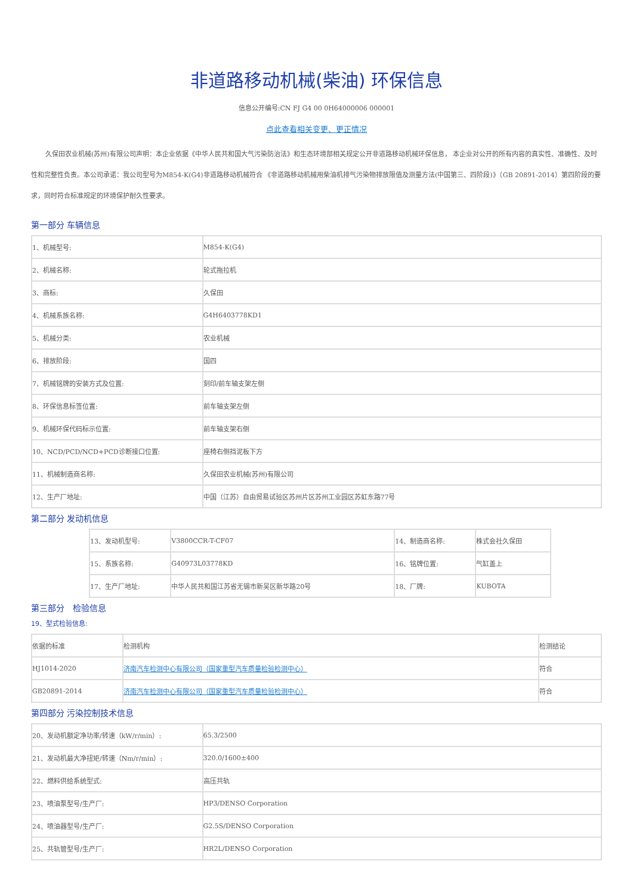非道路移动机械(柴油) 环保信息
信息公开编号:CN FJ G4 00 0H64000006 000001
点此查看相关变更、更正情况
久保田农业机械(苏州)有限公司声明：本企业依据《中华人民共和国大气污染防治法》和生态环境部相关规定公开非道路移动机械环保信息， 本企业对公开的所有内容的真实性、准确性、及时性和完整性负责。本公司承诺：我公司型号为M854-K(G4)非道路移动机械符合 《非道路移动机械用柴油机排气污染物排放限值及测量方法(中国第三、四阶段)》（GB 20891-2014）第四阶段的要求，同时符合标准规定的环境保护耐久性要求。
第一部分 车辆信息
| 1、机械型号: | M854-K(G4) |
| 2、机械名称: | 轮式拖拉机 |
| 3、商标: | 久保田 |
| 4、机械系族名称: | G4H6403778KD1 |
| 5、机械分类: | 农业机械 |
| 6、排放阶段: | 国四 |
| 7、机械铭牌的安装方式及位置: | 刻印/前车轴支架左侧 |
| 8、环保信息标签位置: | 前车轴支架左侧 |
| 9、机械环保代码标示位置: | 前车轴支架右侧 |
| 10、NCD/PCD/NCD+PCD诊断接口位置: | 座椅右侧挡泥板下方 |
| 11、机械制造商名称: | 久保田农业机械(苏州)有限公司 |
| 12、生产厂地址: | 中国（江苏）自由贸易试验区苏州片区苏州工业园区苏虹东路77号 |
第二部分 发动机信息
| 13、发动机型号: | V3800CCR-T-CF07 | 14、制造商名称: | 株式会社久保田 |
| 15、系族名称: | G40973L03778KD | 16、铭牌位置: | 气缸盖上 |
| 17、生产厂地址: | 中华人民共和国江苏省无锡市新吴区新华路20号 | 18、厂牌: | KUBOTA |
第三部分　检验信息
19、型式检验信息:
| 依据的标准 | 检测机构 | 检测结论 |
| --- | --- | --- |
| HJ1014-2020 | 济南汽车检测中心有限公司（国家重型汽车质量检验检测中心） | 符合 |
| GB20891-2014 | 济南汽车检测中心有限公司（国家重型汽车质量检验检测中心） | 符合 |
第四部分 污染控制技术信息
| 20、发动机额定净功率/转速（kW/r/min）: | 65.3/2500 |
| 21、发动机最大净扭矩/转速（Nm/r/min）: | 320.0/1600±400 |
| 22、燃料供给系统型式: | 高压共轨 |
| 23、喷油泵型号/生产厂: | HP3/DENSO Corporation |
| 24、喷油器型号/生产厂: | G2.5S/DENSO Corporation |
| 25、共轨管型号/生产厂: | HR2L/DENSO Corporation |